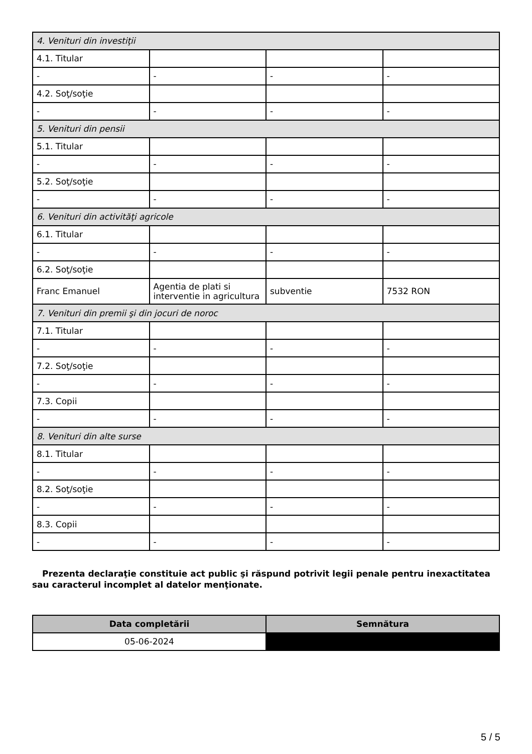| 4. Venituri din investiţii | | | |
| 4.1. Titular | | | |
| - | - | - | - |
| 4.2. Soţ/soţie | | | |
| - | - | - | - |
| 5. Venituri din pensii | | | |
| 5.1. Titular | | | |
| - | - | - | - |
| 5.2. Soţ/soţie | | | |
| - | - | - | - |
| 6. Venituri din activităţi agricole | | | |
| 6.1. Titular | | | |
| - | - | - | - |
| 6.2. Soţ/soţie | | | |
| Franc Emanuel | Agentia de plati si interventie in agricultura | subventie | 7532 RON |
| 7. Venituri din premii şi din jocuri de noroc | | | |
| 7.1. Titular | | | |
| - | - | - | - |
| 7.2. Soţ/soţie | | | |
| - | - | - | - |
| 7.3. Copii | | | |
| - | - | - | - |
| 8. Venituri din alte surse | | | |
| 8.1. Titular | | | |
| - | - | - | - |
| 8.2. Soţ/soţie | | | |
| - | - | - | - |
| 8.3. Copii | | | |
| - | - | - | - |
Prezenta declaraţie constituie act public şi răspund potrivit legii penale pentru inexactitatea sau caracterul incomplet al datelor menţionate.
| Data completării | Semnătura |
| --- | --- |
| 05-06-2024 | |
5 / 5